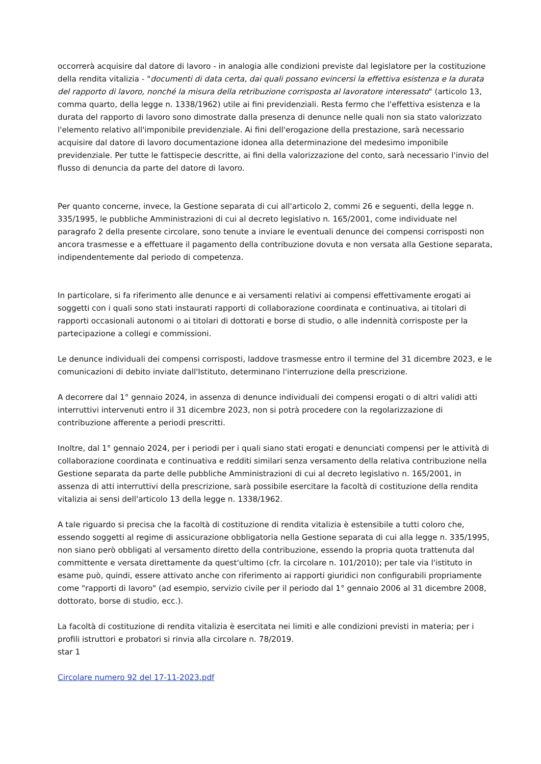occorrerà acquisire dal datore di lavoro - in analogia alle condizioni previste dal legislatore per la costituzione della rendita vitalizia - "documenti di data certa, dai quali possano evincersi la effettiva esistenza e la durata del rapporto di lavoro, nonché la misura della retribuzione corrisposta al lavoratore interessato" (articolo 13, comma quarto, della legge n. 1338/1962) utile ai fini previdenziali. Resta fermo che l'effettiva esistenza e la durata del rapporto di lavoro sono dimostrate dalla presenza di denunce nelle quali non sia stato valorizzato l'elemento relativo all'imponibile previdenziale. Ai fini dell'erogazione della prestazione, sarà necessario acquisire dal datore di lavoro documentazione idonea alla determinazione del medesimo imponibile previdenziale. Per tutte le fattispecie descritte, ai fini della valorizzazione del conto, sarà necessario l'invio del flusso di denuncia da parte del datore di lavoro.
Per quanto concerne, invece, la Gestione separata di cui all'articolo 2, commi 26 e seguenti, della legge n. 335/1995, le pubbliche Amministrazioni di cui al decreto legislativo n. 165/2001, come individuate nel paragrafo 2 della presente circolare, sono tenute a inviare le eventuali denunce dei compensi corrisposti non ancora trasmesse e a effettuare il pagamento della contribuzione dovuta e non versata alla Gestione separata, indipendentemente dal periodo di competenza.
In particolare, si fa riferimento alle denunce e ai versamenti relativi ai compensi effettivamente erogati ai soggetti con i quali sono stati instaurati rapporti di collaborazione coordinata e continuativa, ai titolari di rapporti occasionali autonomi o ai titolari di dottorati e borse di studio, o alle indennità corrisposte per la partecipazione a collegi e commissioni.
Le denunce individuali dei compensi corrisposti, laddove trasmesse entro il termine del 31 dicembre 2023, e le comunicazioni di debito inviate dall'Istituto, determinano l'interruzione della prescrizione.
A decorrere dal 1° gennaio 2024, in assenza di denunce individuali dei compensi erogati o di altri validi atti interruttivi intervenuti entro il 31 dicembre 2023, non si potrà procedere con la regolarizzazione di contribuzione afferente a periodi prescritti.
Inoltre, dal 1° gennaio 2024, per i periodi per i quali siano stati erogati e denunciati compensi per le attività di collaborazione coordinata e continuativa e redditi similari senza versamento della relativa contribuzione nella Gestione separata da parte delle pubbliche Amministrazioni di cui al decreto legislativo n. 165/2001, in assenza di atti interruttivi della prescrizione, sarà possibile esercitare la facoltà di costituzione della rendita vitalizia ai sensi dell'articolo 13 della legge n. 1338/1962.
A tale riguardo si precisa che la facoltà di costituzione di rendita vitalizia è estensibile a tutti coloro che, essendo soggetti al regime di assicurazione obbligatoria nella Gestione separata di cui alla legge n. 335/1995, non siano però obbligati al versamento diretto della contribuzione, essendo la propria quota trattenuta dal committente e versata direttamente da quest'ultimo (cfr. la circolare n. 101/2010); per tale via l'istituto in esame può, quindi, essere attivato anche con riferimento ai rapporti giuridici non configurabili propriamente come "rapporti di lavoro" (ad esempio, servizio civile per il periodo dal 1° gennaio 2006 al 31 dicembre 2008, dottorato, borse di studio, ecc.).
La facoltà di costituzione di rendita vitalizia è esercitata nei limiti e alle condizioni previsti in materia; per i profili istruttori e probatori si rinvia alla circolare n. 78/2019.
star 1
Circolare numero 92 del 17-11-2023.pdf